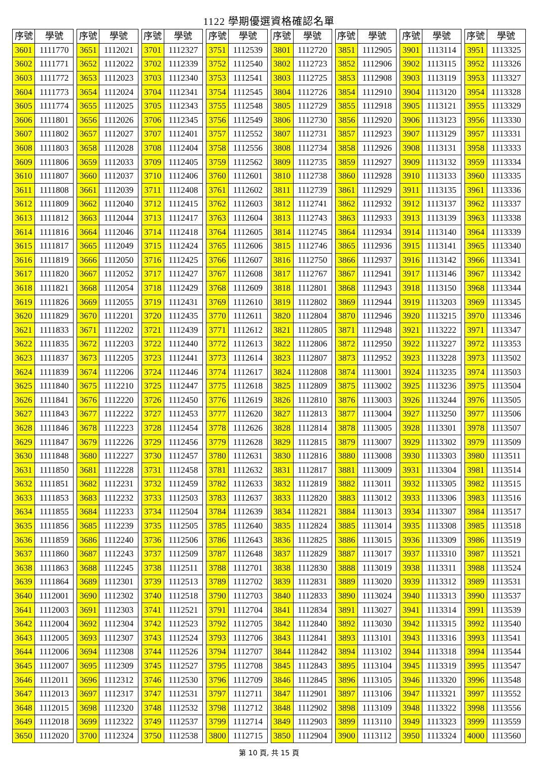1122 學期優選資格確認名單
| 序號 | 學號 |
| --- | --- |
| 3601 | 1111770 |
| 3602 | 1111771 |
| 3603 | 1111772 |
| 3604 | 1111773 |
| 3605 | 1111774 |
| 3606 | 1111801 |
| 3607 | 1111802 |
| 3608 | 1111803 |
| 3609 | 1111806 |
| 3610 | 1111807 |
| 3611 | 1111808 |
| 3612 | 1111809 |
| 3613 | 1111812 |
| 3614 | 1111816 |
| 3615 | 1111817 |
| 3616 | 1111819 |
| 3617 | 1111820 |
| 3618 | 1111821 |
| 3619 | 1111826 |
| 3620 | 1111829 |
| 3621 | 1111833 |
| 3622 | 1111835 |
| 3623 | 1111837 |
| 3624 | 1111839 |
| 3625 | 1111840 |
| 3626 | 1111841 |
| 3627 | 1111843 |
| 3628 | 1111846 |
| 3629 | 1111847 |
| 3630 | 1111848 |
| 3631 | 1111850 |
| 3632 | 1111851 |
| 3633 | 1111853 |
| 3634 | 1111855 |
| 3635 | 1111856 |
| 3636 | 1111859 |
| 3637 | 1111860 |
| 3638 | 1111863 |
| 3639 | 1111864 |
| 3640 | 1112001 |
| 3641 | 1112003 |
| 3642 | 1112004 |
| 3643 | 1112005 |
| 3644 | 1112006 |
| 3645 | 1112007 |
| 3646 | 1112011 |
| 3647 | 1112013 |
| 3648 | 1112015 |
| 3649 | 1112018 |
| 3650 | 1112020 |
| 序號 | 學號 |
| --- | --- |
| 3651 | 1112021 |
| 3652 | 1112022 |
| 3653 | 1112023 |
| 3654 | 1112024 |
| 3655 | 1112025 |
| 3656 | 1112026 |
| 3657 | 1112027 |
| 3658 | 1112028 |
| 3659 | 1112033 |
| 3660 | 1112037 |
| 3661 | 1112039 |
| 3662 | 1112040 |
| 3663 | 1112044 |
| 3664 | 1112046 |
| 3665 | 1112049 |
| 3666 | 1112050 |
| 3667 | 1112052 |
| 3668 | 1112054 |
| 3669 | 1112055 |
| 3670 | 1112201 |
| 3671 | 1112202 |
| 3672 | 1112203 |
| 3673 | 1112205 |
| 3674 | 1112206 |
| 3675 | 1112210 |
| 3676 | 1112220 |
| 3677 | 1112222 |
| 3678 | 1112223 |
| 3679 | 1112226 |
| 3680 | 1112227 |
| 3681 | 1112228 |
| 3682 | 1112231 |
| 3683 | 1112232 |
| 3684 | 1112233 |
| 3685 | 1112239 |
| 3686 | 1112240 |
| 3687 | 1112243 |
| 3688 | 1112245 |
| 3689 | 1112301 |
| 3690 | 1112302 |
| 3691 | 1112303 |
| 3692 | 1112304 |
| 3693 | 1112307 |
| 3694 | 1112308 |
| 3695 | 1112309 |
| 3696 | 1112312 |
| 3697 | 1112317 |
| 3698 | 1112320 |
| 3699 | 1112322 |
| 3700 | 1112324 |
| 序號 | 學號 |
| --- | --- |
| 3701 | 1112327 |
| 3702 | 1112339 |
| 3703 | 1112340 |
| 3704 | 1112341 |
| 3705 | 1112343 |
| 3706 | 1112345 |
| 3707 | 1112401 |
| 3708 | 1112404 |
| 3709 | 1112405 |
| 3710 | 1112406 |
| 3711 | 1112408 |
| 3712 | 1112415 |
| 3713 | 1112417 |
| 3714 | 1112418 |
| 3715 | 1112424 |
| 3716 | 1112425 |
| 3717 | 1112427 |
| 3718 | 1112429 |
| 3719 | 1112431 |
| 3720 | 1112435 |
| 3721 | 1112439 |
| 3722 | 1112440 |
| 3723 | 1112441 |
| 3724 | 1112446 |
| 3725 | 1112447 |
| 3726 | 1112450 |
| 3727 | 1112453 |
| 3728 | 1112454 |
| 3729 | 1112456 |
| 3730 | 1112457 |
| 3731 | 1112458 |
| 3732 | 1112459 |
| 3733 | 1112503 |
| 3734 | 1112504 |
| 3735 | 1112505 |
| 3736 | 1112506 |
| 3737 | 1112509 |
| 3738 | 1112511 |
| 3739 | 1112513 |
| 3740 | 1112518 |
| 3741 | 1112521 |
| 3742 | 1112523 |
| 3743 | 1112524 |
| 3744 | 1112526 |
| 3745 | 1112527 |
| 3746 | 1112530 |
| 3747 | 1112531 |
| 3748 | 1112532 |
| 3749 | 1112537 |
| 3750 | 1112538 |
| 序號 | 學號 |
| --- | --- |
| 3751 | 1112539 |
| 3752 | 1112540 |
| 3753 | 1112541 |
| 3754 | 1112545 |
| 3755 | 1112548 |
| 3756 | 1112549 |
| 3757 | 1112552 |
| 3758 | 1112556 |
| 3759 | 1112562 |
| 3760 | 1112601 |
| 3761 | 1112602 |
| 3762 | 1112603 |
| 3763 | 1112604 |
| 3764 | 1112605 |
| 3765 | 1112606 |
| 3766 | 1112607 |
| 3767 | 1112608 |
| 3768 | 1112609 |
| 3769 | 1112610 |
| 3770 | 1112611 |
| 3771 | 1112612 |
| 3772 | 1112613 |
| 3773 | 1112614 |
| 3774 | 1112617 |
| 3775 | 1112618 |
| 3776 | 1112619 |
| 3777 | 1112620 |
| 3778 | 1112626 |
| 3779 | 1112628 |
| 3780 | 1112631 |
| 3781 | 1112632 |
| 3782 | 1112633 |
| 3783 | 1112637 |
| 3784 | 1112639 |
| 3785 | 1112640 |
| 3786 | 1112643 |
| 3787 | 1112648 |
| 3788 | 1112701 |
| 3789 | 1112702 |
| 3790 | 1112703 |
| 3791 | 1112704 |
| 3792 | 1112705 |
| 3793 | 1112706 |
| 3794 | 1112707 |
| 3795 | 1112708 |
| 3796 | 1112709 |
| 3797 | 1112711 |
| 3798 | 1112712 |
| 3799 | 1112714 |
| 3800 | 1112715 |
| 序號 | 學號 |
| --- | --- |
| 3801 | 1112720 |
| 3802 | 1112723 |
| 3803 | 1112725 |
| 3804 | 1112726 |
| 3805 | 1112729 |
| 3806 | 1112730 |
| 3807 | 1112731 |
| 3808 | 1112734 |
| 3809 | 1112735 |
| 3810 | 1112738 |
| 3811 | 1112739 |
| 3812 | 1112741 |
| 3813 | 1112743 |
| 3814 | 1112745 |
| 3815 | 1112746 |
| 3816 | 1112750 |
| 3817 | 1112767 |
| 3818 | 1112801 |
| 3819 | 1112802 |
| 3820 | 1112804 |
| 3821 | 1112805 |
| 3822 | 1112806 |
| 3823 | 1112807 |
| 3824 | 1112808 |
| 3825 | 1112809 |
| 3826 | 1112810 |
| 3827 | 1112813 |
| 3828 | 1112814 |
| 3829 | 1112815 |
| 3830 | 1112816 |
| 3831 | 1112817 |
| 3832 | 1112819 |
| 3833 | 1112820 |
| 3834 | 1112821 |
| 3835 | 1112824 |
| 3836 | 1112825 |
| 3837 | 1112829 |
| 3838 | 1112830 |
| 3839 | 1112831 |
| 3840 | 1112833 |
| 3841 | 1112834 |
| 3842 | 1112840 |
| 3843 | 1112841 |
| 3844 | 1112842 |
| 3845 | 1112843 |
| 3846 | 1112845 |
| 3847 | 1112901 |
| 3848 | 1112902 |
| 3849 | 1112903 |
| 3850 | 1112904 |
| 序號 | 學號 |
| --- | --- |
| 3851 | 1112905 |
| 3852 | 1112906 |
| 3853 | 1112908 |
| 3854 | 1112910 |
| 3855 | 1112918 |
| 3856 | 1112920 |
| 3857 | 1112923 |
| 3858 | 1112926 |
| 3859 | 1112927 |
| 3860 | 1112928 |
| 3861 | 1112929 |
| 3862 | 1112932 |
| 3863 | 1112933 |
| 3864 | 1112934 |
| 3865 | 1112936 |
| 3866 | 1112937 |
| 3867 | 1112941 |
| 3868 | 1112943 |
| 3869 | 1112944 |
| 3870 | 1112946 |
| 3871 | 1112948 |
| 3872 | 1112950 |
| 3873 | 1112952 |
| 3874 | 1113001 |
| 3875 | 1113002 |
| 3876 | 1113003 |
| 3877 | 1113004 |
| 3878 | 1113005 |
| 3879 | 1113007 |
| 3880 | 1113008 |
| 3881 | 1113009 |
| 3882 | 1113011 |
| 3883 | 1113012 |
| 3884 | 1113013 |
| 3885 | 1113014 |
| 3886 | 1113015 |
| 3887 | 1113017 |
| 3888 | 1113019 |
| 3889 | 1113020 |
| 3890 | 1113024 |
| 3891 | 1113027 |
| 3892 | 1113030 |
| 3893 | 1113101 |
| 3894 | 1113102 |
| 3895 | 1113104 |
| 3896 | 1113105 |
| 3897 | 1113106 |
| 3898 | 1113109 |
| 3899 | 1113110 |
| 3900 | 1113112 |
| 序號 | 學號 |
| --- | --- |
| 3901 | 1113114 |
| 3902 | 1113115 |
| 3903 | 1113119 |
| 3904 | 1113120 |
| 3905 | 1113121 |
| 3906 | 1113123 |
| 3907 | 1113129 |
| 3908 | 1113131 |
| 3909 | 1113132 |
| 3910 | 1113133 |
| 3911 | 1113135 |
| 3912 | 1113137 |
| 3913 | 1113139 |
| 3914 | 1113140 |
| 3915 | 1113141 |
| 3916 | 1113142 |
| 3917 | 1113146 |
| 3918 | 1113150 |
| 3919 | 1113203 |
| 3920 | 1113215 |
| 3921 | 1113222 |
| 3922 | 1113227 |
| 3923 | 1113228 |
| 3924 | 1113235 |
| 3925 | 1113236 |
| 3926 | 1113244 |
| 3927 | 1113250 |
| 3928 | 1113301 |
| 3929 | 1113302 |
| 3930 | 1113303 |
| 3931 | 1113304 |
| 3932 | 1113305 |
| 3933 | 1113306 |
| 3934 | 1113307 |
| 3935 | 1113308 |
| 3936 | 1113309 |
| 3937 | 1113310 |
| 3938 | 1113311 |
| 3939 | 1113312 |
| 3940 | 1113313 |
| 3941 | 1113314 |
| 3942 | 1113315 |
| 3943 | 1113316 |
| 3944 | 1113318 |
| 3945 | 1113319 |
| 3946 | 1113320 |
| 3947 | 1113321 |
| 3948 | 1113322 |
| 3949 | 1113323 |
| 3950 | 1113324 |
| 序號 | 學號 |
| --- | --- |
| 3951 | 1113325 |
| 3952 | 1113326 |
| 3953 | 1113327 |
| 3954 | 1113328 |
| 3955 | 1113329 |
| 3956 | 1113330 |
| 3957 | 1113331 |
| 3958 | 1113333 |
| 3959 | 1113334 |
| 3960 | 1113335 |
| 3961 | 1113336 |
| 3962 | 1113337 |
| 3963 | 1113338 |
| 3964 | 1113339 |
| 3965 | 1113340 |
| 3966 | 1113341 |
| 3967 | 1113342 |
| 3968 | 1113344 |
| 3969 | 1113345 |
| 3970 | 1113346 |
| 3971 | 1113347 |
| 3972 | 1113353 |
| 3973 | 1113502 |
| 3974 | 1113503 |
| 3975 | 1113504 |
| 3976 | 1113505 |
| 3977 | 1113506 |
| 3978 | 1113507 |
| 3979 | 1113509 |
| 3980 | 1113511 |
| 3981 | 1113514 |
| 3982 | 1113515 |
| 3983 | 1113516 |
| 3984 | 1113517 |
| 3985 | 1113518 |
| 3986 | 1113519 |
| 3987 | 1113521 |
| 3988 | 1113524 |
| 3989 | 1113531 |
| 3990 | 1113537 |
| 3991 | 1113539 |
| 3992 | 1113540 |
| 3993 | 1113541 |
| 3994 | 1113544 |
| 3995 | 1113547 |
| 3996 | 1113548 |
| 3997 | 1113552 |
| 3998 | 1113556 |
| 3999 | 1113559 |
| 4000 | 1113560 |
第 10 頁, 共 15 頁